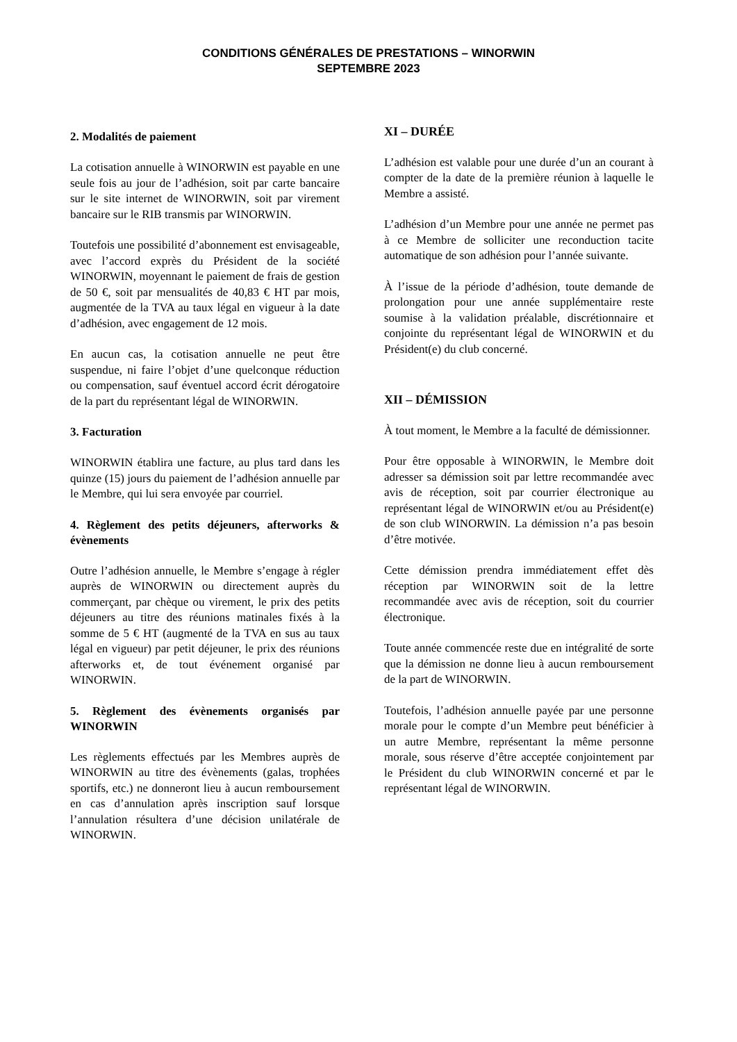CONDITIONS GÉNÉRALES DE PRESTATIONS – WINORWIN
SEPTEMBRE 2023
2. Modalités de paiement
La cotisation annuelle à WINORWIN est payable en une seule fois au jour de l’adhésion, soit par carte bancaire sur le site internet de WINORWIN, soit par virement bancaire sur le RIB transmis par WINORWIN.
Toutefois une possibilité d’abonnement est envisageable, avec l’accord exprès du Président de la société WINORWIN, moyennant le paiement de frais de gestion de 50 €, soit par mensualités de 40,83 € HT par mois, augmentée de la TVA au taux légal en vigueur à la date d’adhésion, avec engagement de 12 mois.
En aucun cas, la cotisation annuelle ne peut être suspendue, ni faire l’objet d’une quelconque réduction ou compensation, sauf éventuel accord écrit dérogatoire de la part du représentant légal de WINORWIN.
3. Facturation
WINORWIN établira une facture, au plus tard dans les quinze (15) jours du paiement de l’adhésion annuelle par le Membre, qui lui sera envoyée par courriel.
4. Règlement des petits déjeuners, afterworks & évènements
Outre l’adhésion annuelle, le Membre s’engage à régler auprès de WINORWIN ou directement auprès du commerçant, par chèque ou virement, le prix des petits déjeuners au titre des réunions matinales fixés à la somme de 5 € HT (augmenté de la TVA en sus au taux légal en vigueur) par petit déjeuner, le prix des réunions afterworks et, de tout événement organisé par WINORWIN.
5. Règlement des évènements organisés par WINORWIN
Les règlements effectués par les Membres auprès de WINORWIN au titre des évènements (galas, trophées sportifs, etc.) ne donneront lieu à aucun remboursement en cas d’annulation après inscription sauf lorsque l’annulation résultera d’une décision unilatérale de WINORWIN.
XI – DURÉE
L’adhésion est valable pour une durée d’un an courant à compter de la date de la première réunion à laquelle le Membre a assisté.
L’adhésion d’un Membre pour une année ne permet pas à ce Membre de solliciter une reconduction tacite automatique de son adhésion pour l’année suivante.
À l’issue de la période d’adhésion, toute demande de prolongation pour une année supplémentaire reste soumise à la validation préalable, discrétionnaire et conjointe du représentant légal de WINORWIN et du Président(e) du club concerné.
XII – DÉMISSION
À tout moment, le Membre a la faculté de démissionner.
Pour être opposable à WINORWIN, le Membre doit adresser sa démission soit par lettre recommandée avec avis de réception, soit par courrier électronique au représentant légal de WINORWIN et/ou au Président(e) de son club WINORWIN. La démission n’a pas besoin d’être motivée.
Cette démission prendra immédiatement effet dès réception par WINORWIN soit de la lettre recommandée avec avis de réception, soit du courrier électronique.
Toute année commencée reste due en intégralité de sorte que la démission ne donne lieu à aucun remboursement de la part de WINORWIN.
Toutefois, l’adhésion annuelle payée par une personne morale pour le compte d’un Membre peut bénéficier à un autre Membre, représentant la même personne morale, sous réserve d’être acceptée conjointement par le Président du club WINORWIN concerné et par le représentant légal de WINORWIN.